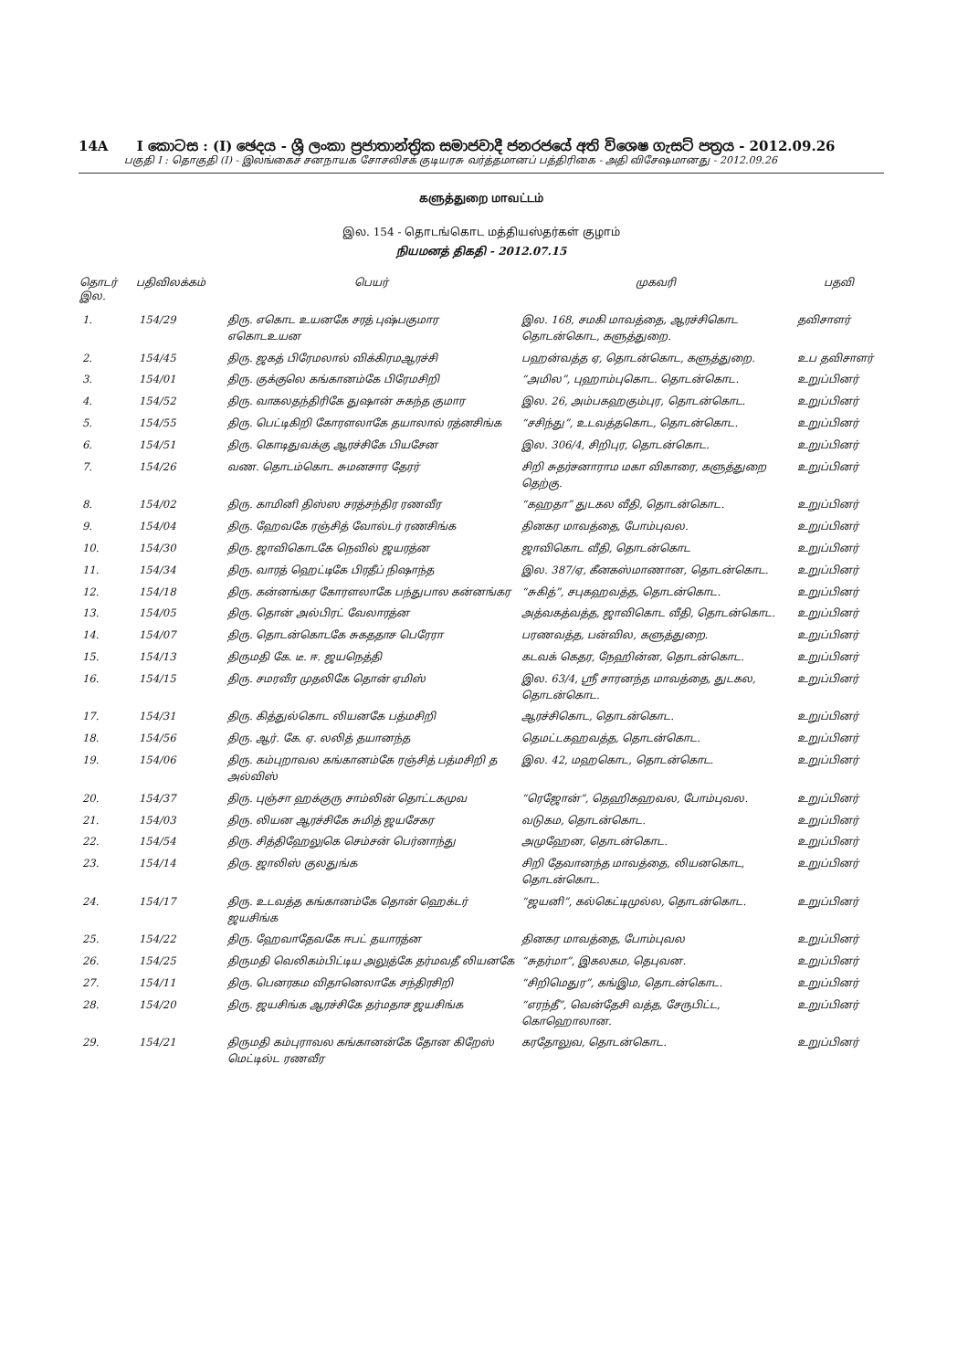14A I කොටස : (I) ඡෙදය - ශ්‍රී ලංකා ප්‍රජාතාන්ත්‍රික සමාජවාදී ජනරජයේ අති විශෙෂ ගැසට් පත්‍රය - 2012.09.26
பகுதி I : தொகுதி (I) - இலங்கைச் சனநாயக சோசலிசக் குடியரசு வர்த்தமானப் பத்திரிகை - அதி விசேஷமானது - 2012.09.26
களுத்துறை மாவட்டம்
இல. 154 - தொடங்கொட மத்தியஸ்தர்கள் குழாம்
நியமனத் திகதி - 2012.07.15
| தொடர் இல. | பதிவிலக்கம் | பெயர் | முகவரி | பதவி |
| --- | --- | --- | --- | --- |
| 1. | 154/29 | திரு. எகொட உயனகே சரத் புஷ்பகுமார எகொடஉயன | இல. 168, சமகி மாவத்தை, ஆரச்சிகொட தொடன்கொட, களுத்துறை. | தவிசாளர் |
| 2. | 154/45 | திரு. ஜகத் பிரேமலால் விக்கிரமஆரச்சி | பஹன்வத்த ஏ, தொடன்கொட, களுத்துறை. | உப தவிசாளர் |
| 3. | 154/01 | திரு. குக்குலெ கங்கானம்கே பிரேமசிறி | “அமில”, புஹாம்புகொட. தொடன்கொட. | உறுப்பினர் |
| 4. | 154/52 | திரு. வாகலதந்திரிகே துஷான் சுகந்த குமார | இல. 26, அம்பகஹகும்புர, தொடன்கொட. | உறுப்பினர் |
| 5. | 154/55 | திரு. பெட்டிகிறி கோரளலாகே தயாலால் ரத்னசிங்க | “சசிந்து”, உடவத்தகொட, தொடன்கொட. | உறுப்பினர் |
| 6. | 154/51 | திரு. கொடிதுவக்கு ஆரச்சிகே பியசேன | இல. 306/4, சிறிபுர, தொடன்கொட. | உறுப்பினர் |
| 7. | 154/26 | வண. தொடம்கொட சுமனசார தேரர் | சிறி சுதர்சனாராம மகா விகாரை, களுத்துறை தெற்கு. | உறுப்பினர் |
| 8. | 154/02 | திரு. காமினி திஸ்ஸ சரத்சந்திர ரணவீர | “கஹதா” துடகல வீதி, தொடன்கொட. | உறுப்பினர் |
| 9. | 154/04 | திரு. ஹேவகே ரஞ்சித் வோல்டர் ரணசிங்க | தினகர மாவத்தை, போம்புவல. | உறுப்பினர் |
| 10. | 154/30 | திரு. ஜாவிகொடகே நெவில் ஜயரத்ன | ஜாவிகொட வீதி, தொடன்கொட | உறுப்பினர் |
| 11. | 154/34 | திரு. வாரத் ஹெட்டிகே பிரதீப் நிஷாந்த | இல. 387/ஏ, கீனகஸ்மாணான, தொடன்கொட. | உறுப்பினர் |
| 12. | 154/18 | திரு. கன்னங்கர கோரளலாகே பந்துபால கன்னங்கர | “சுகித்”, சபுகஹவத்த, தொடன்கொட. | உறுப்பினர் |
| 13. | 154/05 | திரு. தொன் அல்பிரட் வேலாரத்ன | அத்வகத்வத்த, ஜாவிகொட வீதி, தொடன்கொட. | உறுப்பினர் |
| 14. | 154/07 | திரு. தொடன்கொடகே சுகததாச பெரேரா | பரணவத்த, பன்வில, களுத்துறை. | உறுப்பினர் |
| 15. | 154/13 | திருமதி கே. டீ. ஈ. ஜயநெத்தி | கடவக் கெதர, நேஹின்ன, தொடன்கொட. | உறுப்பினர் |
| 16. | 154/15 | திரு. சமரவீர முதலிகே தொன் ஏமிஸ் | இல. 63/4, ஸ்ரீ சாரனந்த மாவத்தை, துடகல, தொடன்கொட. | உறுப்பினர் |
| 17. | 154/31 | திரு. கித்துல்கொட லியனகே பத்மசிறி | ஆரச்சிகொட, தொடன்கொட. | உறுப்பினர் |
| 18. | 154/56 | திரு. ஆர். கே. ஏ. லலித் தயானந்த | தெமட்டகஹவத்த, தொடன்கொட. | உறுப்பினர் |
| 19. | 154/06 | திரு. கம்புறாவல கங்கானம்கே ரஞ்சித் பத்மசிறி த அல்விஸ் | இல. 42, மஹகொட, தொடன்கொட. | உறுப்பினர் |
| 20. | 154/37 | திரு. புஞ்சா ஹக்குரு சாம்லின் தொட்டகமுவ | “ரெஜோன்”, தெஹிகஹவல, போம்புவல. | உறுப்பினர் |
| 21. | 154/03 | திரு. லியன ஆரச்சிகே சுமித் ஜயசேகர | வடுகம, தொடன்கொட. | உறுப்பினர் |
| 22. | 154/54 | திரு. சித்திஹேலுகெ செம்சன் பெர்னாந்து | அமுஹேன, தொடன்கொட. | உறுப்பினர் |
| 23. | 154/14 | திரு. ஜாலிஸ் குலதுங்க | சிறி தேவானந்த மாவத்தை, லியனகொட, தொடன்கொட. | உறுப்பினர் |
| 24. | 154/17 | திரு. உடவத்த கங்கானம்கே தொன் ஹெக்டர் ஜயசிங்க | “ஜயனி”, கல்கெட்டிமுல்ல, தொடன்கொட. | உறுப்பினர் |
| 25. | 154/22 | திரு. ஹேவாதேவகே ஈபட் தயாரத்ன | தினகர மாவத்தை, போம்புவல | உறுப்பினர் |
| 26. | 154/25 | திருமதி வெலிகம்பிட்டிய அலுத்கே தர்மவதீ லியனகே | “சுதர்மா”, இகலகம, தெபுவன. | உறுப்பினர் |
| 27. | 154/11 | திரு. பெனரகம விதானெலாகே சந்திரசிறி | “சிறிமெதுர”, கங்இம, தொடன்கொட. | உறுப்பினர் |
| 28. | 154/20 | திரு. ஜயசிங்க ஆரச்சிகே தர்மதாச ஜயசிங்க | “எரந்தீ”, வென்தேசி வத்த, சேருபிட்ட, கொஹொலான. | உறுப்பினர் |
| 29. | 154/21 | திருமதி கம்புராவல கங்கானன்கே தோன கிறேஸ் மெட்டில்ட ரணவீர | கரதோலுவ, தொடன்கொட. | உறுப்பினர் |